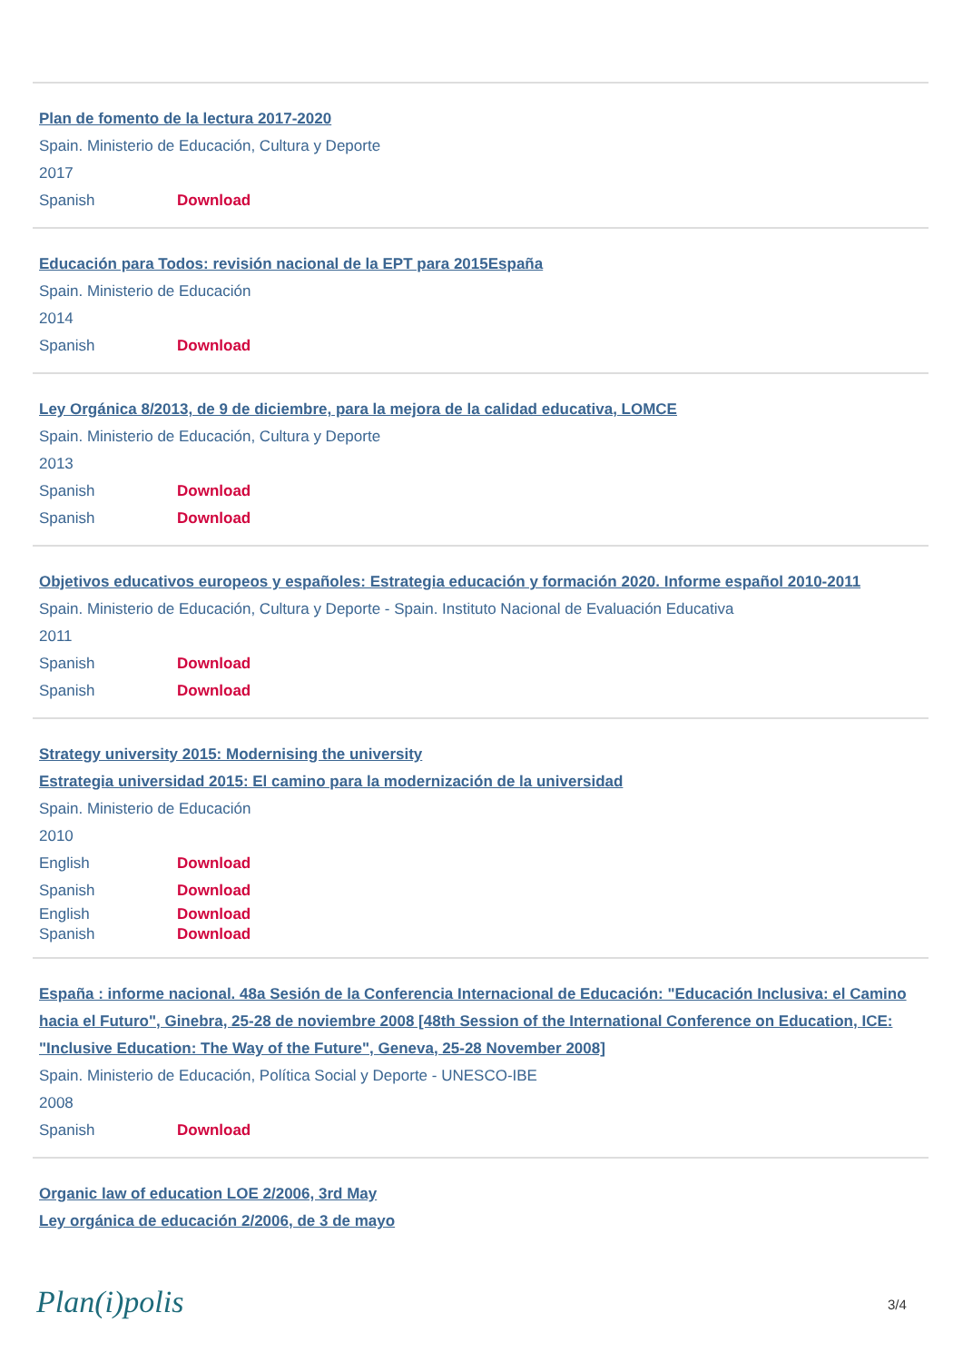Plan de fomento de la lectura 2017-2020
Spain. Ministerio de Educación, Cultura y Deporte
2017
Spanish Download
Educación para Todos: revisión nacional de la EPT para 2015España
Spain. Ministerio de Educación
2014
Spanish Download
Ley Orgánica 8/2013, de 9 de diciembre, para la mejora de la calidad educativa, LOMCE
Spain. Ministerio de Educación, Cultura y Deporte
2013
Spanish Download
Spanish Download
Objetivos educativos europeos y españoles: Estrategia educación y formación 2020. Informe español 2010-2011
Spain. Ministerio de Educación, Cultura y Deporte - Spain. Instituto Nacional de Evaluación Educativa
2011
Spanish Download
Spanish Download
Strategy university 2015: Modernising the university
Estrategia universidad 2015: El camino para la modernización de la universidad
Spain. Ministerio de Educación
2010
English Download
Spanish Download
English Download
Spanish Download
España : informe nacional. 48a Sesión de la Conferencia Internacional de Educación: "Educación Inclusiva: el Camino hacia el Futuro", Ginebra, 25-28 de noviembre 2008 [48th Session of the International Conference on Education, ICE: "Inclusive Education: The Way of the Future", Geneva, 25-28 November 2008]
Spain. Ministerio de Educación, Política Social y Deporte - UNESCO-IBE
2008
Spanish Download
Organic law of education LOE 2/2006, 3rd May
Ley orgánica de educación 2/2006, de 3 de mayo
Plan(i)polis 3/4